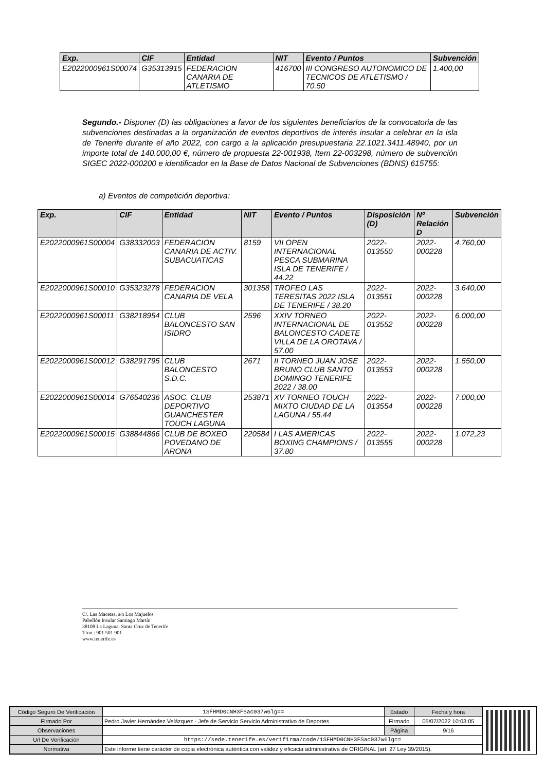| Exp. | CIF | Entidad | NIT | Evento / Puntos | Subvención |
| --- | --- | --- | --- | --- | --- |
| E2022000961S00074 | G35313915 | FEDERACION CANARIA DE ATLETISMO | 416700 | III CONGRESO AUTONOMICO DE TECNICOS DE ATLETISMO / 70.50 | 1.400,00 |
Segundo.- Disponer (D) las obligaciones a favor de los siguientes beneficiarios de la convocatoria de las subvenciones destinadas a la organización de eventos deportivos de interés insular a celebrar en la isla de Tenerife durante el año 2022, con cargo a la aplicación presupuestaria 22.1021.3411.48940, por un importe total de 140.000,00 €, número de propuesta 22-001938, Item 22-003298, número de subvención SIGEC 2022-000200 e identificador en la Base de Datos Nacional de Subvenciones (BDNS) 615755:
a) Eventos de competición deportiva:
| Exp. | CIF | Entidad | NIT | Evento / Puntos | Disposición (D) | Nº Relación D | Subvención |
| --- | --- | --- | --- | --- | --- | --- | --- |
| E2022000961S00004 | G38332003 | FEDERACION CANARIA DE ACTIV. SUBACUATICAS | 8159 | VII OPEN INTERNACIONAL PESCA SUBMARINA ISLA DE TENERIFE / 44.22 | 2022-013550 | 2022-000228 | 4.760,00 |
| E2022000961S00010 | G35323278 | FEDERACION CANARIA DE VELA | 301358 | TROFEO LAS TERESITAS 2022 ISLA DE TENERIFE / 38.20 | 2022-013551 | 2022-000228 | 3.640,00 |
| E2022000961S00011 | G38218954 | CLUB BALONCESTO SAN ISIDRO | 2596 | XXIV TORNEO INTERNACIONAL DE BALONCESTO CADETE VILLA DE LA OROTAVA / 57.00 | 2022-013552 | 2022-000228 | 6.000,00 |
| E2022000961S00012 | G38291795 | CLUB BALONCESTO S.D.C. | 2671 | II TORNEO JUAN JOSE BRUNO CLUB SANTO DOMINGO TENERIFE 2022 / 38.00 | 2022-013553 | 2022-000228 | 1.550,00 |
| E2022000961S00014 | G76540236 | ASOC. CLUB DEPORTIVO GUANCHESTER TOUCH LAGUNA | 253871 | XV TORNEO TOUCH MIXTO CIUDAD DE LA LAGUNA / 55.44 | 2022-013554 | 2022-000228 | 7.000,00 |
| E2022000961S00015 | G38844866 | CLUB DE BOXEO POVEDANO DE ARONA | 220584 | I LAS AMERICAS BOXING CHAMPIONS / 37.80 | 2022-013555 | 2022-000228 | 1.072,23 |
C/. Las Macetas, s/n Los Majuelos
Pabellón Insular Santiago Martín
38108 La Laguna. Santa Cruz de Tenerife
Tfno.: 901 501 901
www.tenerife.es
| Código Seguro De Verificación | 1SFHMD0CNH3FSac037w6lg== | Estado | Fecha y hora |
| Firmado Por | Pedro Javier Hernández Velázquez - Jefe de Servicio Servicio Administrativo de Deportes | Firmado | 05/07/2022 10:03:05 |
| Observaciones | | Página | 9/16 |
| Url De Verificación | https://sede.tenerife.es/verifirma/code/1SFHMD0CNH3FSac037w6lg== | | |
| Normativa | Este informe tiene carácter de copia electrónica auténtica con validez y eficacia administrativa de ORIGINAL (art. 27 Ley 39/2015). | | |